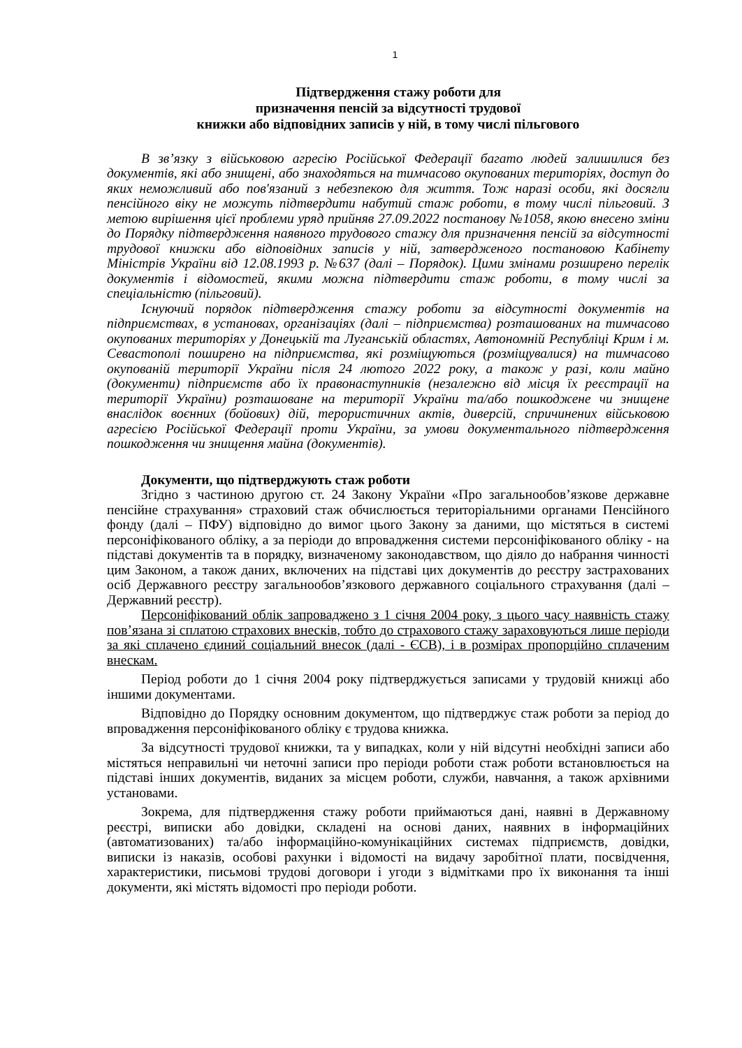1
Підтвердження стажу роботи для
призначення пенсій за відсутності трудової
книжки або відповідних записів у ній, в тому числі пільгового
В зв’язку з військовою агресію Російської Федерації багато людей залишилися без документів, які або знищені, або знаходяться на тимчасово окупованих територіях, доступ до яких неможливий або пов'язаний з небезпекою для життя. Тож наразі особи, які досягли пенсійного віку не можуть підтвердити набутий стаж роботи, в тому числі пільговий. З метою вирішення цієї проблеми уряд прийняв 27.09.2022 постанову №1058, якою внесено зміни до Порядку підтвердження наявного трудового стажу для призначення пенсій за відсутності трудової книжки або відповідних записів у ній, затвердженого постановою Кабінету Міністрів України від 12.08.1993 р. №637 (далі – Порядок). Цими змінами розширено перелік документів і відомостей, якими можна підтвердити стаж роботи, в тому числі за спеціальністю (пільговий).
Існуючий порядок підтвердження стажу роботи за відсутності документів на підприємствах, в установах, організаціях (далі – підприємства) розташованих на тимчасово окупованих територіях у Донецькій та Луганській областях, Автономній Республіці Крим і м. Севастополі поширено на підприємства, які розміщуються (розміщувалися) на тимчасово окупованій території України після 24 лютого 2022 року, а також у разі, коли майно (документи) підприємств або їх правонаступників (незалежно від місця їх реєстрації на території України) розташоване на території України та/або пошкоджене чи знищене внаслідок воєнних (бойових) дій, терористичних актів, диверсій, спричинених військовою агресією Російської Федерації проти України, за умови документального підтвердження пошкодження чи знищення майна (документів).
Документи, що підтверджують стаж роботи
Згідно з частиною другою ст. 24 Закону України «Про загальнообов’язкове державне пенсійне страхування» страховий стаж обчислюється територіальними органами Пенсійного фонду (далі – ПФУ) відповідно до вимог цього Закону за даними, що містяться в системі персоніфікованого обліку, а за періоди до впровадження системи персоніфікованого обліку - на підставі документів та в порядку, визначеному законодавством, що діяло до набрання чинності цим Законом, а також даних, включених на підставі цих документів до реєстру застрахованих осіб Державного реєстру загальнообов’язкового державного соціального страхування (далі – Державний реєстр).
Персоніфікований облік запроваджено з 1 січня 2004 року, з цього часу наявність стажу пов’язана зі сплатою страхових внесків, тобто до страхового стажу зараховуються лише періоди за які сплачено єдиний соціальний внесок (далі - ЄСВ), і в розмірах пропорційно сплаченим внескам.
Період роботи до 1 січня 2004 року підтверджується записами у трудовій книжці або іншими документами.
Відповідно до Порядку основним документом, що підтверджує стаж роботи за період до впровадження персоніфікованого обліку є трудова книжка.
За відсутності трудової книжки, та у випадках, коли у ній відсутні необхідні записи або містяться неправильні чи неточні записи про періоди роботи стаж роботи встановлюється на підставі інших документів, виданих за місцем роботи, служби, навчання, а також архівними установами.
Зокрема, для підтвердження стажу роботи приймаються дані, наявні в Державному реєстрі, виписки або довідки, складені на основі даних, наявних в інформаційних (автоматизованих) та/або інформаційно-комунікаційних системах підприємств, довідки, виписки із наказів, особові рахунки і відомості на видачу заробітної плати, посвідчення, характеристики, письмові трудові договори і угоди з відмітками про їх виконання та інші документи, які містять відомості про періоди роботи.